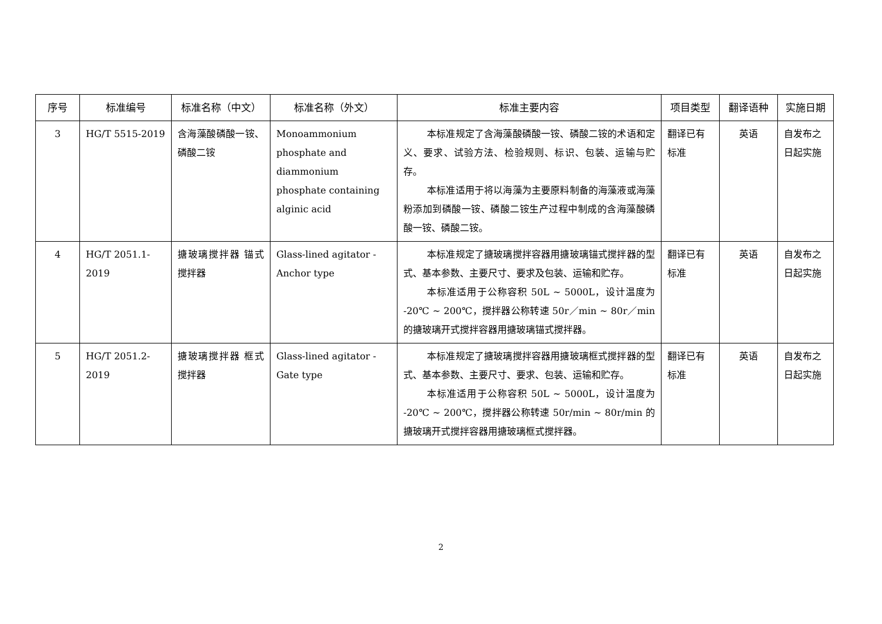| 序号 | 标准编号 | 标准名称（中文） | 标准名称（外文） | 标准主要内容 | 项目类型 | 翻译语种 | 实施日期 |
| --- | --- | --- | --- | --- | --- | --- | --- |
| 3 | HG/T 5515-2019 | 含海藻酸磷酸一铵、磷酸二铵 | Monoammonium phosphate and diammonium phosphate containing alginic acid | 本标准规定了含海藻酸磷酸一铵、磷酸二铵的术语和定义、要求、试验方法、检验规则、标识、包装、运输与贮存。 本标准适用于将以海藻为主要原料制备的海藻液或海藻粉添加到磷酸一铵、磷酸二铵生产过程中制成的含海藻酸磷酸一铵、磷酸二铵。 | 翻译已有标准 | 英语 | 自发布之日起实施 |
| 4 | HG/T 2051.1-2019 | 搪玻璃搅拌器 锚式搅拌器 | Glass-lined agitator - Anchor type | 本标准规定了搪玻璃搅拌容器用搪玻璃锚式搅拌器的型式、基本参数、主要尺寸、要求及包装、运输和贮存。 本标准适用于公称容积 50L ~ 5000L，设计温度为 -20℃ ~ 200℃，搅拌器公称转速 50r／min ~ 80r／min 的搪玻璃开式搅拌容器用搪玻璃锚式搅拌器。 | 翻译已有标准 | 英语 | 自发布之日起实施 |
| 5 | HG/T 2051.2-2019 | 搪玻璃搅拌器 框式搅拌器 | Glass-lined agitator - Gate type | 本标准规定了搪玻璃搅拌容器用搪玻璃框式搅拌器的型式、基本参数、主要尺寸、要求、包装、运输和贮存。 本标准适用于公称容积 50L ~ 5000L，设计温度为 -20℃ ~ 200℃，搅拌器公称转速 50r/min ~ 80r/min 的搪玻璃开式搅拌容器用搪玻璃框式搅拌器。 | 翻译已有标准 | 英语 | 自发布之日起实施 |
2